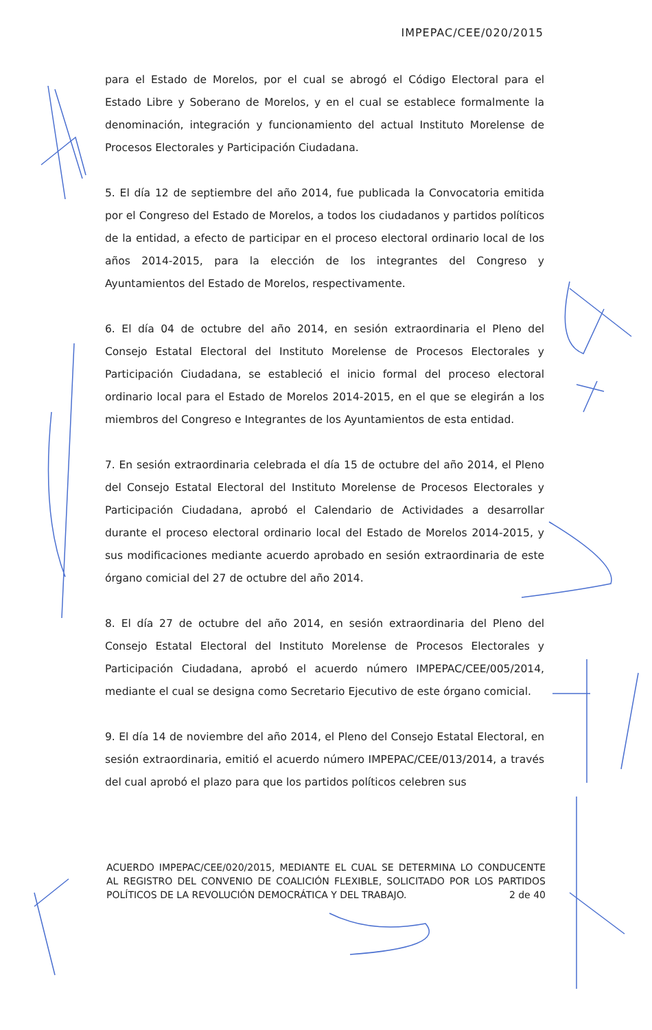IMPEPAC/CEE/020/2015
para el Estado de Morelos, por el cual se abrogó el Código Electoral para el Estado Libre y Soberano de Morelos, y en el cual se establece formalmente la denominación, integración y funcionamiento del actual Instituto Morelense de Procesos Electorales y Participación Ciudadana.
5. El día 12 de septiembre del año 2014, fue publicada la Convocatoria emitida por el Congreso del Estado de Morelos, a todos los ciudadanos y partidos políticos de la entidad, a efecto de participar en el proceso electoral ordinario local de los años 2014-2015, para la elección de los integrantes del Congreso y Ayuntamientos del Estado de Morelos, respectivamente.
6. El día 04 de octubre del año 2014, en sesión extraordinaria el Pleno del Consejo Estatal Electoral del Instituto Morelense de Procesos Electorales y Participación Ciudadana, se estableció el inicio formal del proceso electoral ordinario local para el Estado de Morelos 2014-2015, en el que se elegirán a los miembros del Congreso e Integrantes de los Ayuntamientos de esta entidad.
7. En sesión extraordinaria celebrada el día 15 de octubre del año 2014, el Pleno del Consejo Estatal Electoral del Instituto Morelense de Procesos Electorales y Participación Ciudadana, aprobó el Calendario de Actividades a desarrollar durante el proceso electoral ordinario local del Estado de Morelos 2014-2015, y sus modificaciones mediante acuerdo aprobado en sesión extraordinaria de este órgano comicial del 27 de octubre del año 2014.
8. El día 27 de octubre del año 2014, en sesión extraordinaria del Pleno del Consejo Estatal Electoral del Instituto Morelense de Procesos Electorales y Participación Ciudadana, aprobó el acuerdo número IMPEPAC/CEE/005/2014, mediante el cual se designa como Secretario Ejecutivo de este órgano comicial.
9. El día 14 de noviembre del año 2014, el Pleno del Consejo Estatal Electoral, en sesión extraordinaria, emitió el acuerdo número IMPEPAC/CEE/013/2014, a través del cual aprobó el plazo para que los partidos políticos celebren sus
ACUERDO IMPEPAC/CEE/020/2015, MEDIANTE EL CUAL SE DETERMINA LO CONDUCENTE AL REGISTRO DEL CONVENIO DE COALICIÓN FLEXIBLE, SOLICITADO POR LOS PARTIDOS POLÍTICOS DE LA REVOLUCIÓN DEMOCRÁTICA Y DEL TRABAJO.
2 de 40